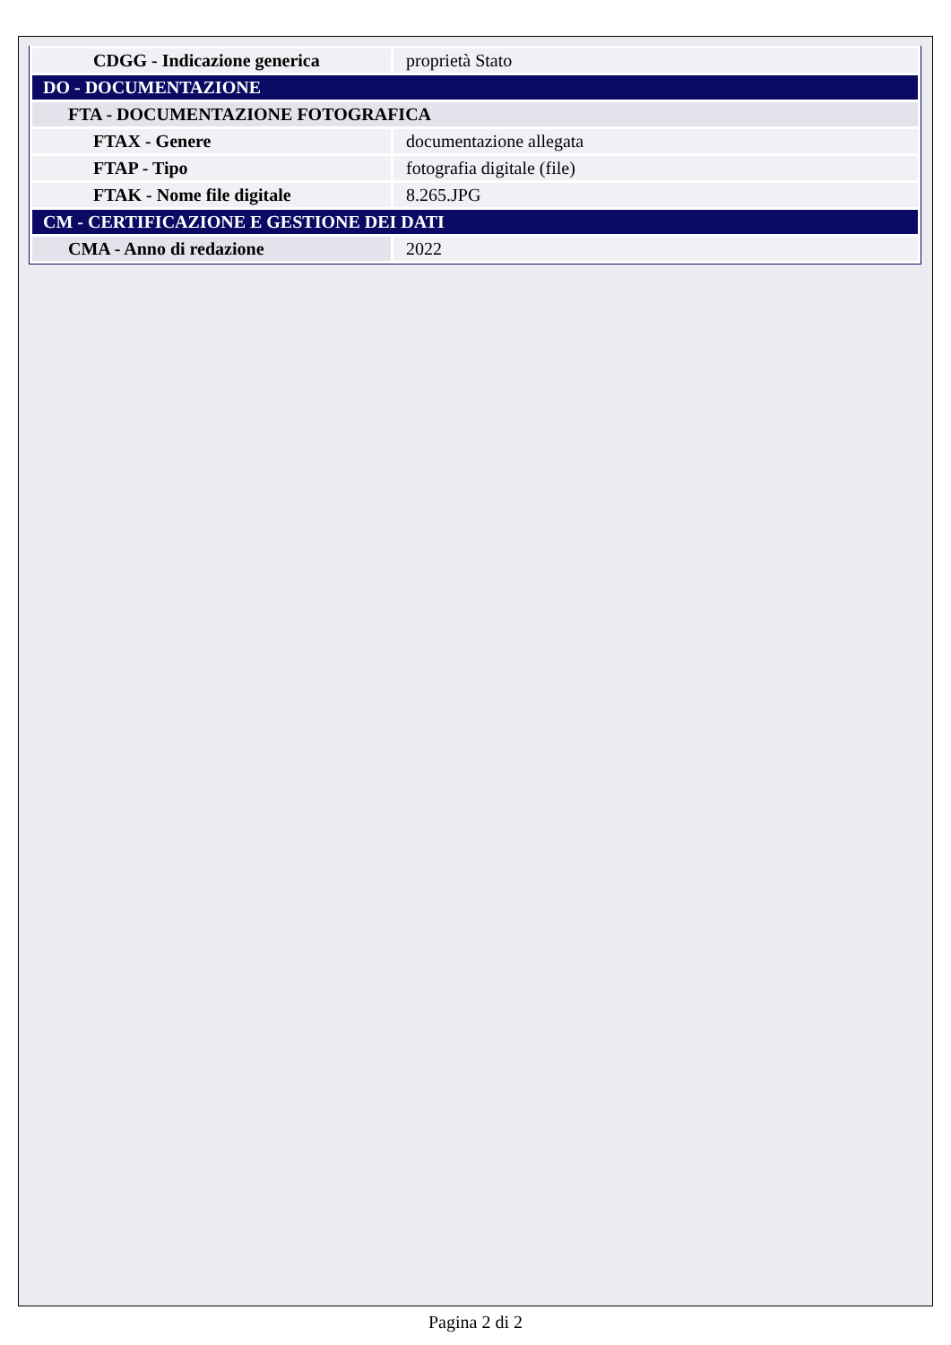| CDGG - Indicazione generica | proprietà Stato |
| DO - DOCUMENTAZIONE | |
| FTA - DOCUMENTAZIONE FOTOGRAFICA | |
| FTAX - Genere | documentazione allegata |
| FTAP - Tipo | fotografia digitale (file) |
| FTAK - Nome file digitale | 8.265.JPG |
| CM - CERTIFICAZIONE E GESTIONE DEI DATI | |
| CMA - Anno di redazione | 2022 |
Pagina 2 di 2